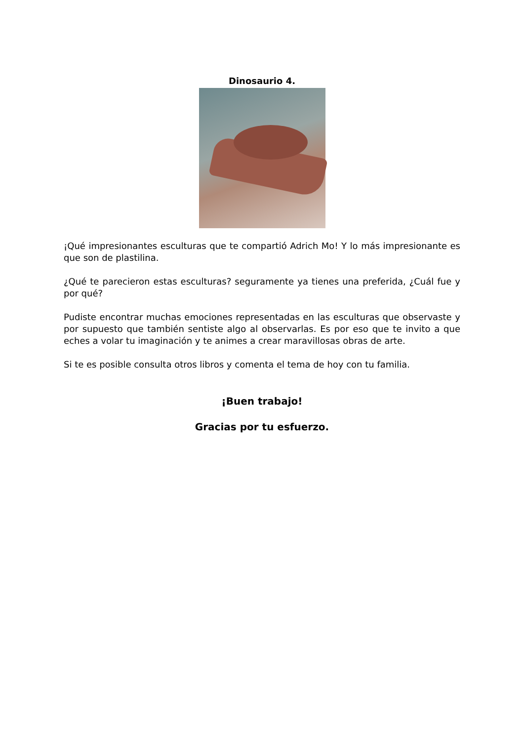Dinosaurio 4.
¡Qué impresionantes esculturas que te compartió Adrich Mo! Y lo más impresionante es que son de plastilina.
¿Qué te parecieron estas esculturas? seguramente ya tienes una preferida, ¿Cuál fue y por qué?
Pudiste encontrar muchas emociones representadas en las esculturas que observaste y por supuesto que también sentiste algo al observarlas. Es por eso que te invito a que eches a volar tu imaginación y te animes a crear maravillosas obras de arte.
Si te es posible consulta otros libros y comenta el tema de hoy con tu familia.
¡Buen trabajo!
Gracias por tu esfuerzo.